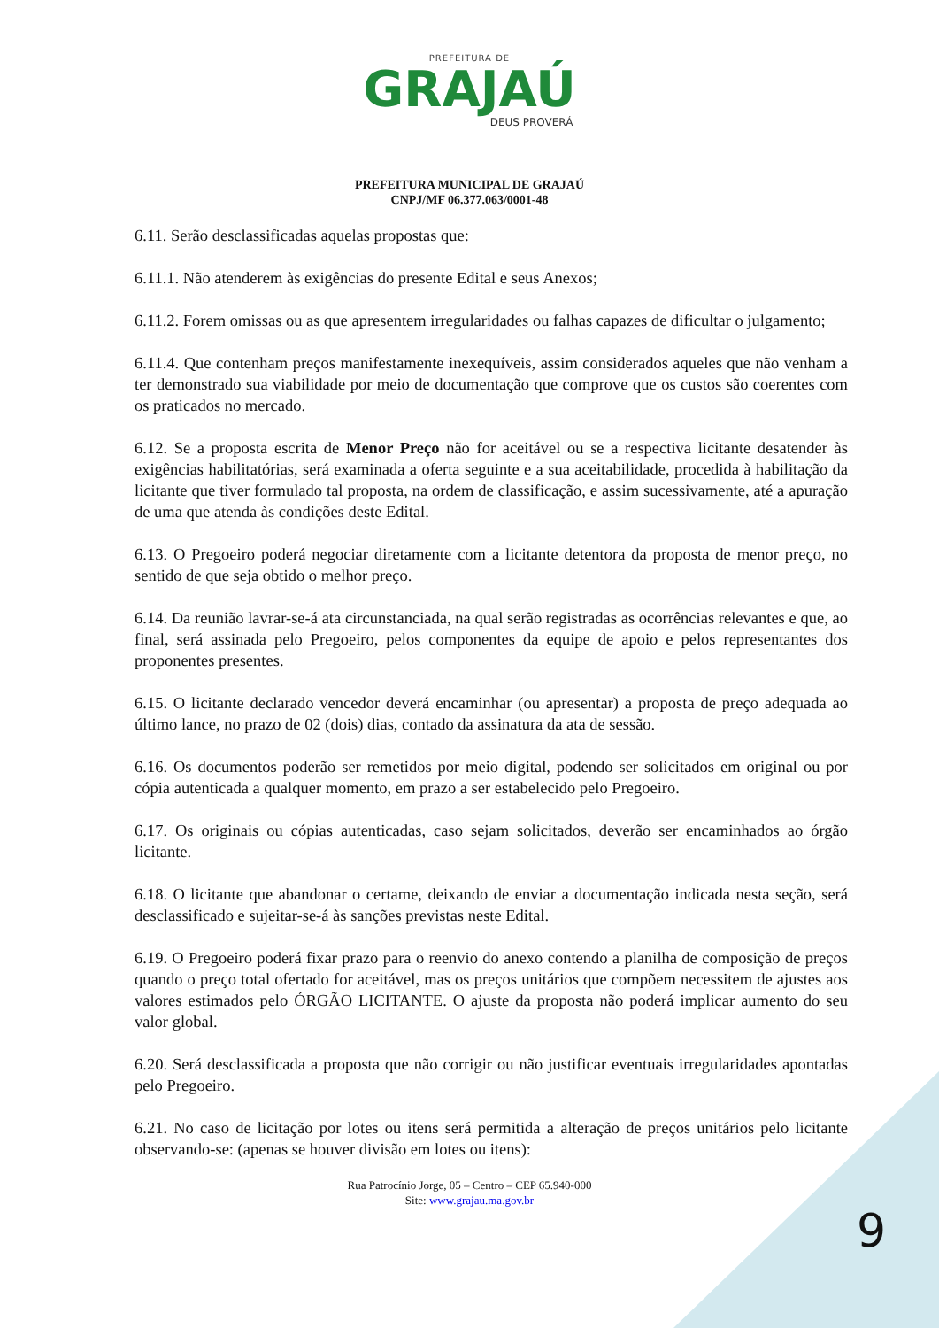PREFEITURA DE
GRAJAÚ
DEUS PROVERÁ
PREFEITURA MUNICIPAL DE GRAJAÚ
CNPJ/MF 06.377.063/0001-48
6.11. Serão desclassificadas aquelas propostas que:
6.11.1. Não atenderem às exigências do presente Edital e seus Anexos;
6.11.2. Forem omissas ou as que apresentem irregularidades ou falhas capazes de dificultar o julgamento;
6.11.4. Que contenham preços manifestamente inexequíveis, assim considerados aqueles que não venham a ter demonstrado sua viabilidade por meio de documentação que comprove que os custos são coerentes com os praticados no mercado.
6.12. Se a proposta escrita de Menor Preço não for aceitável ou se a respectiva licitante desatender às exigências habilitatórias, será examinada a oferta seguinte e a sua aceitabilidade, procedida à habilitação da licitante que tiver formulado tal proposta, na ordem de classificação, e assim sucessivamente, até a apuração de uma que atenda às condições deste Edital.
6.13. O Pregoeiro poderá negociar diretamente com a licitante detentora da proposta de menor preço, no sentido de que seja obtido o melhor preço.
6.14. Da reunião lavrar-se-á ata circunstanciada, na qual serão registradas as ocorrências relevantes e que, ao final, será assinada pelo Pregoeiro, pelos componentes da equipe de apoio e pelos representantes dos proponentes presentes.
6.15. O licitante declarado vencedor deverá encaminhar (ou apresentar) a proposta de preço adequada ao último lance, no prazo de 02 (dois) dias, contado da assinatura da ata de sessão.
6.16. Os documentos poderão ser remetidos por meio digital, podendo ser solicitados em original ou por cópia autenticada a qualquer momento, em prazo a ser estabelecido pelo Pregoeiro.
6.17. Os originais ou cópias autenticadas, caso sejam solicitados, deverão ser encaminhados ao órgão licitante.
6.18. O licitante que abandonar o certame, deixando de enviar a documentação indicada nesta seção, será desclassificado e sujeitar-se-á às sanções previstas neste Edital.
6.19. O Pregoeiro poderá fixar prazo para o reenvio do anexo contendo a planilha de composição de preços quando o preço total ofertado for aceitável, mas os preços unitários que compõem necessitem de ajustes aos valores estimados pelo ÓRGÃO LICITANTE. O ajuste da proposta não poderá implicar aumento do seu valor global.
6.20. Será desclassificada a proposta que não corrigir ou não justificar eventuais irregularidades apontadas pelo Pregoeiro.
6.21. No caso de licitação por lotes ou itens será permitida a alteração de preços unitários pelo licitante observando-se: (apenas se houver divisão em lotes ou itens):
Rua Patrocínio Jorge, 05 – Centro – CEP 65.940-000
Site: www.grajau.ma.gov.br
9